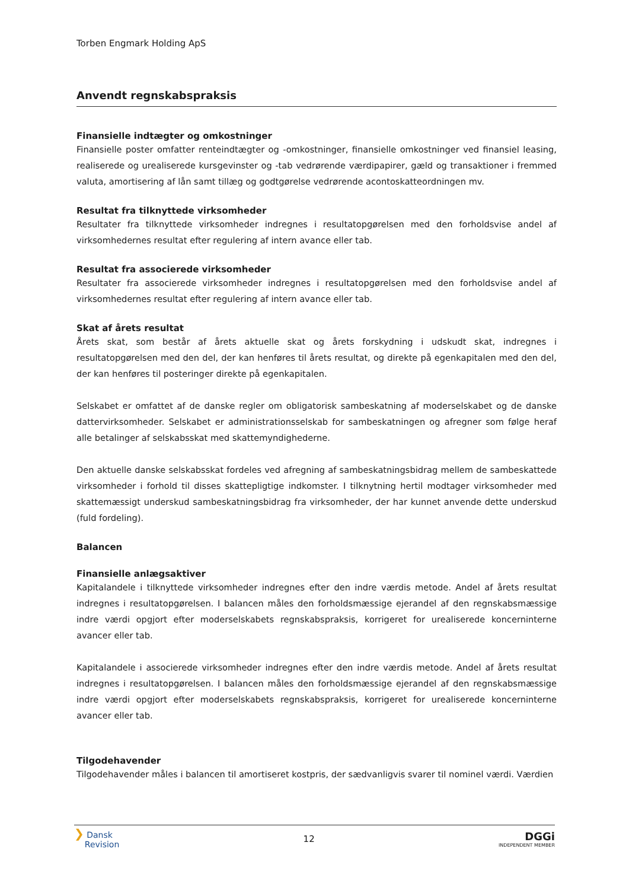Torben Engmark Holding ApS
Anvendt regnskabspraksis
Finansielle indtægter og omkostninger
Finansielle poster omfatter renteindtægter og -omkostninger, finansielle omkostninger ved finansiel leasing, realiserede og urealiserede kursgevinster og -tab vedrørende værdipapirer, gæld og transaktioner i fremmed valuta, amortisering af lån samt tillæg og godtgørelse vedrørende acontoskatteordningen mv.
Resultat fra tilknyttede virksomheder
Resultater fra tilknyttede virksomheder indregnes i resultatopgørelsen med den forholdsvise andel af virksomhedernes resultat efter regulering af intern avance eller tab.
Resultat fra associerede virksomheder
Resultater fra associerede virksomheder indregnes i resultatopgørelsen med den forholdsvise andel af virksomhedernes resultat efter regulering af intern avance eller tab.
Skat af årets resultat
Årets skat, som består af årets aktuelle skat og årets forskydning i udskudt skat, indregnes i resultatopgørelsen med den del, der kan henføres til årets resultat, og direkte på egenkapitalen med den del, der kan henføres til posteringer direkte på egenkapitalen.
Selskabet er omfattet af de danske regler om obligatorisk sambeskatning af moderselskabet og de danske dattervirksomheder. Selskabet er administrationsselskab for sambeskatningen og afregner som følge heraf alle betalinger af selskabsskat med skattemyndighederne.
Den aktuelle danske selskabsskat fordeles ved afregning af sambeskatningsbidrag mellem de sambeskattede virksomheder i forhold til disses skattepligtige indkomster. I tilknytning hertil modtager virksomheder med skattemæssigt underskud sambeskatningsbidrag fra virksomheder, der har kunnet anvende dette underskud (fuld fordeling).
Balancen
Finansielle anlægsaktiver
Kapitalandele i tilknyttede virksomheder indregnes efter den indre værdis metode. Andel af årets resultat indregnes i resultatopgørelsen. I balancen måles den forholdsmæssige ejerandel af den regnskabsmæssige indre værdi opgjort efter moderselskabets regnskabspraksis, korrigeret for urealiserede koncerninterne avancer eller tab.
Kapitalandele i associerede virksomheder indregnes efter den indre værdis metode. Andel af årets resultat indregnes i resultatopgørelsen. I balancen måles den forholdsmæssige ejerandel af den regnskabsmæssige indre værdi opgjort efter moderselskabets regnskabspraksis, korrigeret for urealiserede koncerninterne avancer eller tab.
Tilgodehavender
Tilgodehavender måles i balancen til amortiseret kostpris, der sædvanligvis svarer til nominel værdi. Værdien
❯ Dansk
Revision
12
DGGi
INDEPENDENT MEMBER